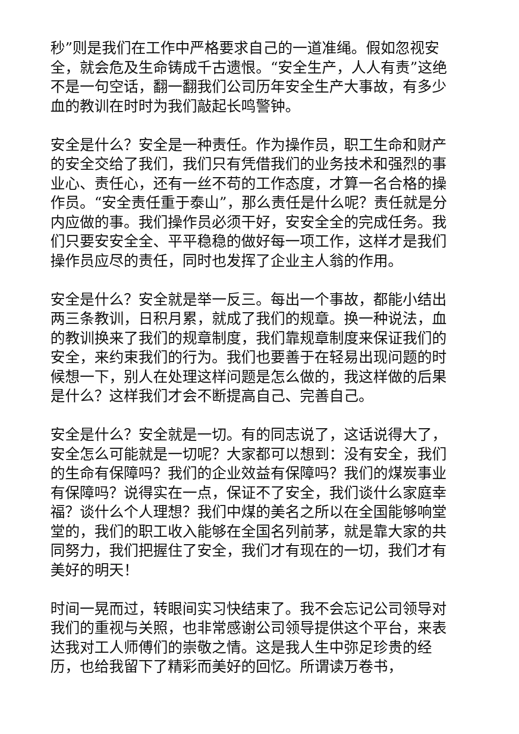秒”则是我们在工作中严格要求自己的一道准绳。假如忽视安全，就会危及生命铸成千古遗恨。“安全生产，人人有责”这绝不是一句空话，翻一翻我们公司历年安全生产大事故，有多少血的教训在时时为我们敲起长鸣警钟。
安全是什么？安全是一种责任。作为操作员，职工生命和财产的安全交给了我们，我们只有凭借我们的业务技术和强烈的事业心、责任心，还有一丝不苟的工作态度，才算一名合格的操作员。“安全责任重于泰山”，那么责任是什么呢？责任就是分内应做的事。我们操作员必须干好，安安全全的完成任务。我们只要安安全全、平平稳稳的做好每一项工作，这样才是我们操作员应尽的责任，同时也发挥了企业主人翁的作用。
安全是什么？安全就是举一反三。每出一个事故，都能小结出两三条教训，日积月累，就成了我们的规章。换一种说法，血的教训换来了我们的规章制度，我们靠规章制度来保证我们的安全，来约束我们的行为。我们也要善于在轻易出现问题的时候想一下，别人在处理这样问题是怎么做的，我这样做的后果是什么？这样我们才会不断提高自己、完善自己。
安全是什么？安全就是一切。有的同志说了，这话说得大了，安全怎么可能就是一切呢？大家都可以想到：没有安全，我们的生命有保障吗？我们的企业效益有保障吗？我们的煤炭事业有保障吗？说得实在一点，保证不了安全，我们谈什么家庭幸福？谈什么个人理想？我们中煤的美名之所以在全国能够响堂堂的，我们的职工收入能够在全国名列前茅，就是靠大家的共同努力，我们把握住了安全，我们才有现在的一切，我们才有美好的明天！
时间一晃而过，转眼间实习快结束了。我不会忘记公司领导对我们的重视与关照，也非常感谢公司领导提供这个平台，来表达我对工人师傅们的崇敬之情。这是我人生中弥足珍贵的经历，也给我留下了精彩而美好的回忆。所谓读万卷书，